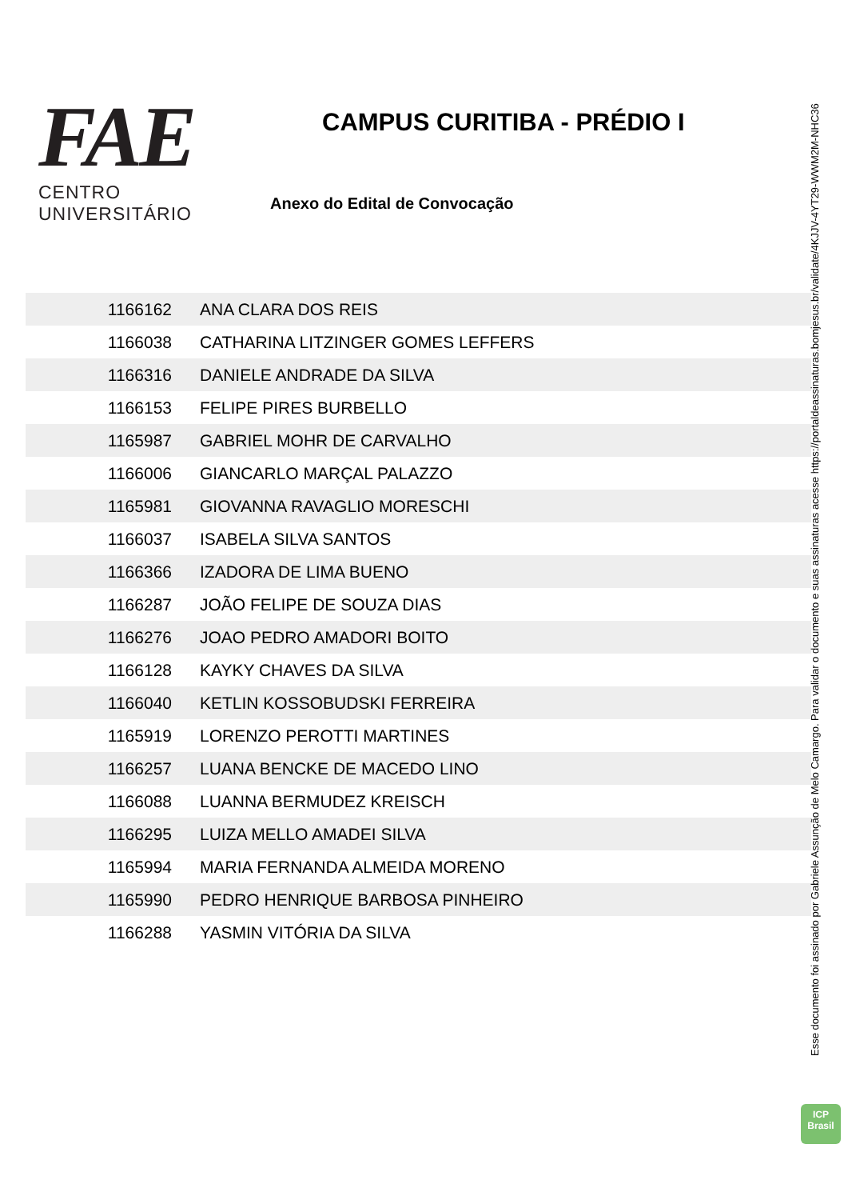FAE
CENTRO UNIVERSITÁRIO
CAMPUS CURITIBA - PRÉDIO I
Anexo do Edital de Convocação
| 1166162 | ANA CLARA DOS REIS |
| 1166038 | CATHARINA LITZINGER GOMES LEFFERS |
| 1166316 | DANIELE ANDRADE DA SILVA |
| 1166153 | FELIPE PIRES BURBELLO |
| 1165987 | GABRIEL MOHR DE CARVALHO |
| 1166006 | GIANCARLO MARÇAL PALAZZO |
| 1165981 | GIOVANNA RAVAGLIO MORESCHI |
| 1166037 | ISABELA SILVA SANTOS |
| 1166366 | IZADORA DE LIMA BUENO |
| 1166287 | JOÃO FELIPE DE SOUZA DIAS |
| 1166276 | JOAO PEDRO AMADORI BOITO |
| 1166128 | KAYKY CHAVES DA SILVA |
| 1166040 | KETLIN KOSSOBUDSKI FERREIRA |
| 1165919 | LORENZO PEROTTI MARTINES |
| 1166257 | LUANA BENCKE DE MACEDO LINO |
| 1166088 | LUANNA BERMUDEZ KREISCH |
| 1166295 | LUIZA MELLO AMADEI SILVA |
| 1165994 | MARIA FERNANDA ALMEIDA MORENO |
| 1165990 | PEDRO HENRIQUE BARBOSA PINHEIRO |
| 1166288 | YASMIN VITÓRIA DA SILVA |
Esse documento foi assinado por Gabriele Assunção de Melo Camargo. Para validar o documento e suas assinaturas acesse https://portaldeassinaturas.bomjesus.br/validate/4KJJV-4YT29-WWM2M-NHC36
ICP
Brasil